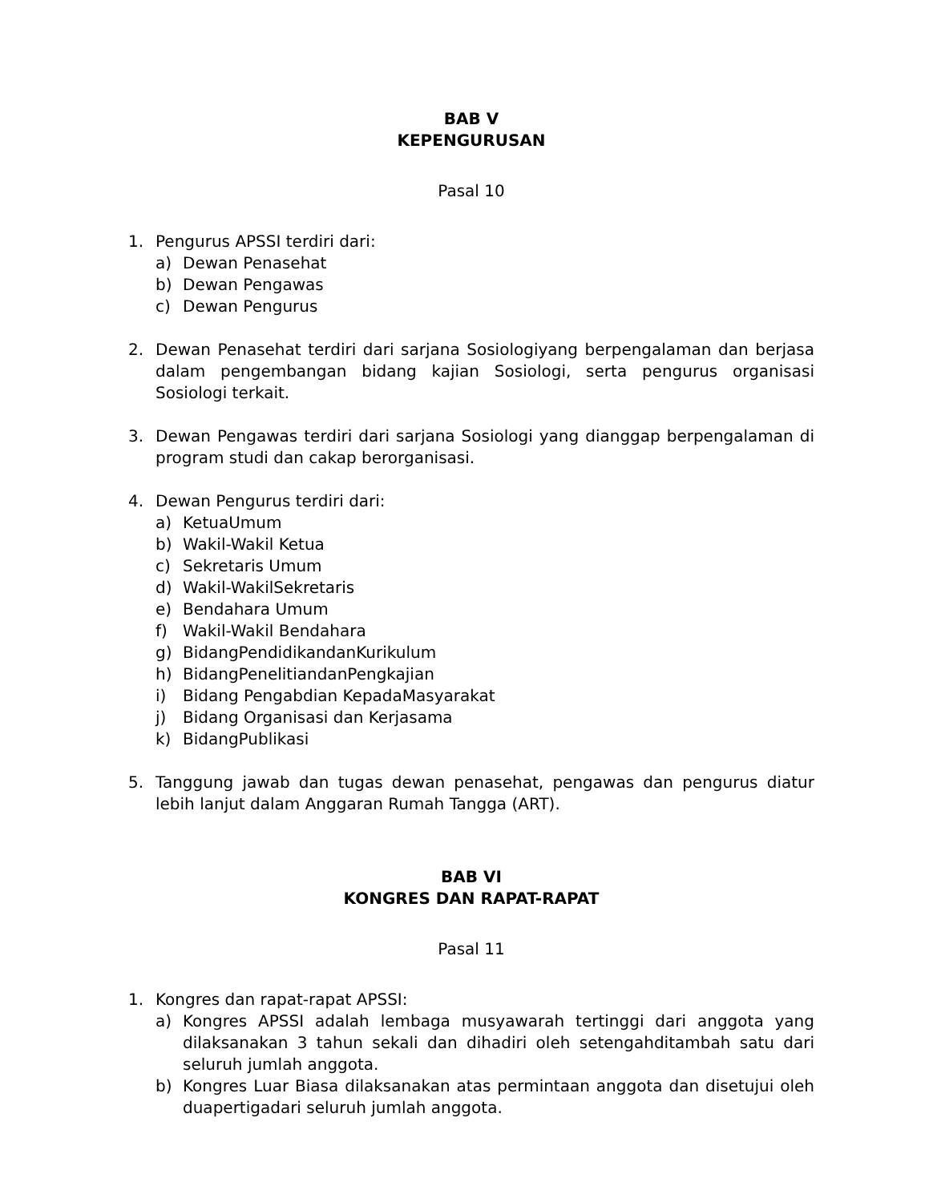BAB V
KEPENGURUSAN
Pasal 10
1. Pengurus APSSI terdiri dari:
a) Dewan Penasehat
b) Dewan Pengawas
c) Dewan Pengurus
2. Dewan Penasehat terdiri dari sarjana Sosiologiyang berpengalaman dan berjasa dalam pengembangan bidang kajian Sosiologi, serta pengurus organisasi Sosiologi terkait.
3. Dewan Pengawas terdiri dari sarjana Sosiologi yang dianggap berpengalaman di program studi dan cakap berorganisasi.
4. Dewan Pengurus terdiri dari:
a) KetuaUmum
b) Wakil-Wakil Ketua
c) Sekretaris Umum
d) Wakil-WakilSekretaris
e) Bendahara Umum
f) Wakil-Wakil Bendahara
g) BidangPendidikandanKurikulum
h) BidangPenelitiandanPengkajian
i) Bidang Pengabdian KepadaMasyarakat
j) Bidang Organisasi dan Kerjasama
k) BidangPublikasi
5. Tanggung jawab dan tugas dewan penasehat, pengawas dan pengurus diatur lebih lanjut dalam Anggaran Rumah Tangga (ART).
BAB VI
KONGRES DAN RAPAT-RAPAT
Pasal 11
1. Kongres dan rapat-rapat APSSI:
a) Kongres APSSI adalah lembaga musyawarah tertinggi dari anggota yang dilaksanakan 3 tahun sekali dan dihadiri oleh setengahditambah satu dari seluruh jumlah anggota.
b) Kongres Luar Biasa dilaksanakan atas permintaan anggota dan disetujui oleh duapertigadari seluruh jumlah anggota.